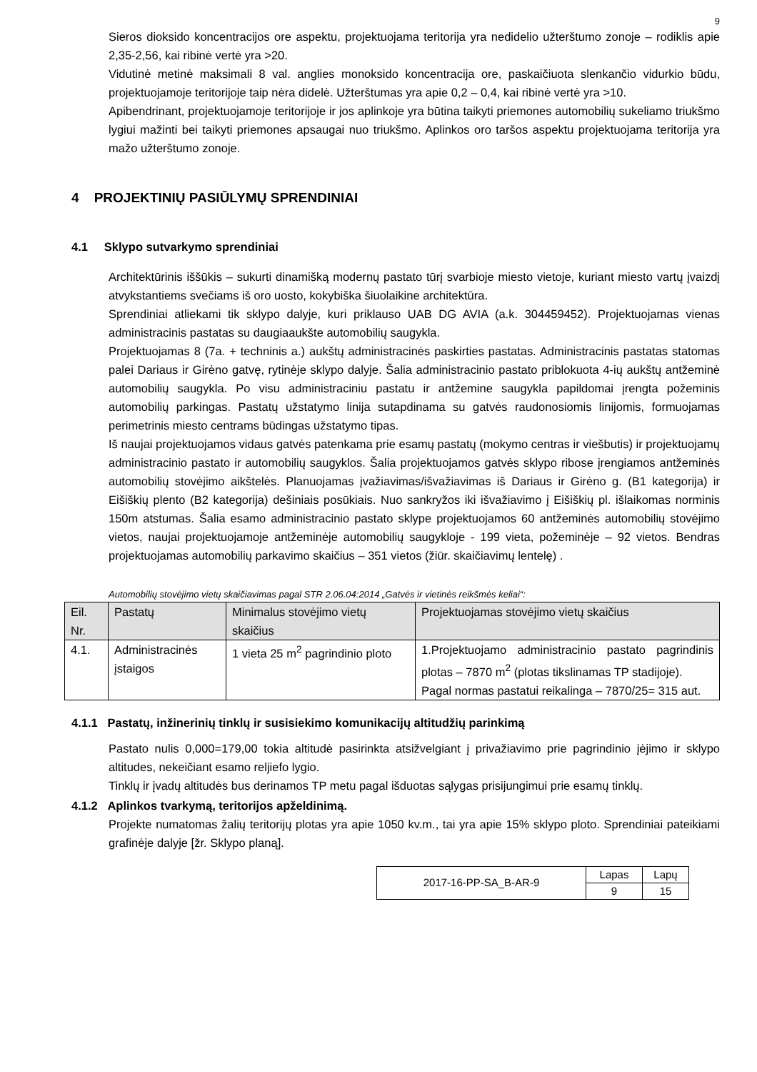9
Sieros dioksido koncentracijos ore aspektu, projektuojama teritorija yra nedidelio užterštumo zonoje – rodiklis apie 2,35-2,56, kai ribinė vertė yra >20.
Vidutinė metinė maksimali 8 val. anglies monoksido koncentracija ore, paskaičiuota slenkančio vidurkio būdu, projektuojamoje teritorijoje taip nėra didelė. Užterštumas yra apie 0,2 – 0,4, kai ribinė vertė yra >10.
Apibendrinant, projektuojamoje teritorijoje ir jos aplinkoje yra būtina taikyti priemones automobilių sukeliamo triukšmo lygiui mažinti bei taikyti priemones apsaugai nuo triukšmo. Aplinkos oro taršos aspektu projektuojama teritorija yra mažo užterštumo zonoje.
4 PROJEKTINIŲ PASIŪLYMŲ SPRENDINIAI
4.1 Sklypo sutvarkymo sprendiniai
Architektūrinis iššūkis – sukurti dinamišką modernų pastato tūrį svarbioje miesto vietoje, kuriant miesto vartų įvaizdį atvykstantiems svečiams iš oro uosto, kokybiška šiuolaikine architektūra.
Sprendiniai atliekami tik sklypo dalyje, kuri priklauso UAB DG AVIA (a.k. 304459452). Projektuojamas vienas administracinis pastatas su daugiaaukšte automobilių saugykla.
Projektuojamas 8 (7a. + techninis a.) aukštų administracinės paskirties pastatas. Administracinis pastatas statomas palei Dariaus ir Girėno gatvę, rytinėje sklypo dalyje. Šalia administracinio pastato priblokuota 4-ių aukštų antžeminė automobilių saugykla. Po visu administraciniu pastatu ir antžemine saugykla papildomai įrengta požeminis automobilių parkingas. Pastatų užstatymo linija sutapdinama su gatvės raudonosiomis linijomis, formuojamas perimetrinis miesto centrams būdingas užstatymo tipas.
Iš naujai projektuojamos vidaus gatvės patenkama prie esamų pastatų (mokymo centras ir viešbutis) ir projektuojamų administracinio pastato ir automobilių saugyklos. Šalia projektuojamos gatvės sklypo ribose įrengiamos antžeminės automobilių stovėjimo aikštelės. Planuojamas įvažiavimas/išvažiavimas iš Dariaus ir Girėno g. (B1 kategorija) ir Eišiškių plento (B2 kategorija) dešiniais posūkiais. Nuo sankryžos iki išvažiavimo į Eišiškių pl. išlaikomas norminis 150m atstumas. Šalia esamo administracinio pastato sklype projektuojamos 60 antžeminės automobilių stovėjimo vietos, naujai projektuojamoje antžeminėje automobilių saugykloje - 199 vieta, požeminėje – 92 vietos. Bendras projektuojamas automobilių parkavimo skaičius – 351 vietos (žiūr. skaičiavimų lentelę) .
Automobilių stovėjimo vietų skaičiavimas pagal STR 2.06.04:2014 „Gatvės ir vietinės reikšmės keliai“:
| Eil. Nr. | Pastatų | Minimalus stovėjimo vietų skaičius | Projektuojamas stovėjimo vietų skaičius |
| --- | --- | --- | --- |
| 4.1. | Administracinės įstaigos | 1 vieta 25 m<sup>2</sup> pagrindinio ploto | 1.Projektuojamo administracinio pastato pagrindinis plotas – 7870 m<sup>2</sup> (plotas tikslinamas TP stadijoje). Pagal normas pastatui reikalinga – 7870/25= 315 aut. |
4.1.1 Pastatų, inžinerinių tinklų ir susisiekimo komunikacijų altitudžių parinkimą
Pastato nulis 0,000=179,00 tokia altitudė pasirinkta atsižvelgiant į privažiavimo prie pagrindinio įėjimo ir sklypo altitudes, nekeičiant esamo reljiefo lygio.
Tinklų ir įvadų altitudės bus derinamos TP metu pagal išduotas sąlygas prisijungimui prie esamų tinklų.
4.1.2 Aplinkos tvarkymą, teritorijos apželdinimą.
Projekte numatomas žalių teritorijų plotas yra apie 1050 kv.m., tai yra apie 15% sklypo ploto. Sprendiniai pateikiami grafinėje dalyje [žr. Sklypo planą].
| 2017-16-PP-SA_B-AR-9 | Lapas | Lapų |
| | 9 | 15 |